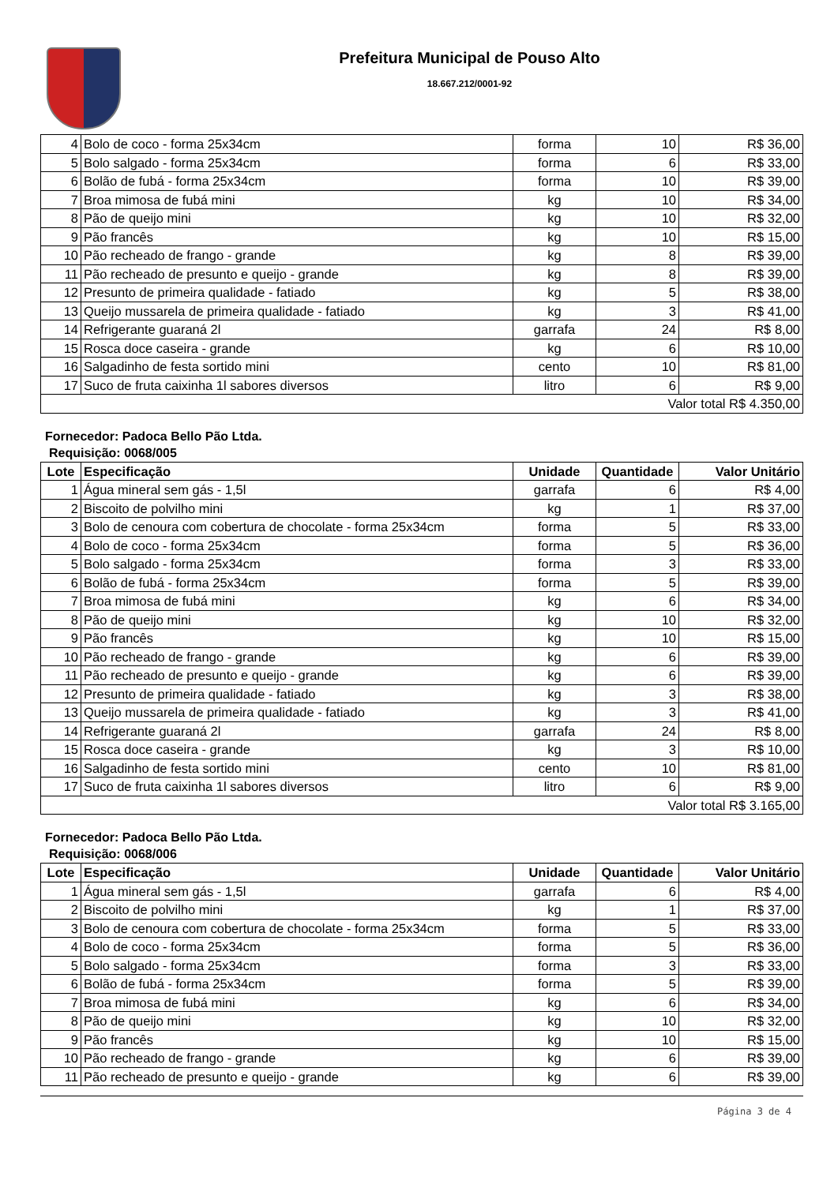Prefeitura Municipal de Pouso Alto
18.667.212/0001-92
| 4 | Bolo de coco - forma 25x34cm | forma | 10 | R$ 36,00 |
| 5 | Bolo salgado - forma 25x34cm | forma | 6 | R$ 33,00 |
| 6 | Bolão de fubá - forma 25x34cm | forma | 10 | R$ 39,00 |
| 7 | Broa mimosa de fubá mini | kg | 10 | R$ 34,00 |
| 8 | Pão de queijo mini | kg | 10 | R$ 32,00 |
| 9 | Pão francês | kg | 10 | R$ 15,00 |
| 10 | Pão recheado de frango - grande | kg | 8 | R$ 39,00 |
| 11 | Pão recheado de presunto e queijo - grande | kg | 8 | R$ 39,00 |
| 12 | Presunto de primeira qualidade - fatiado | kg | 5 | R$ 38,00 |
| 13 | Queijo mussarela de primeira qualidade - fatiado | kg | 3 | R$ 41,00 |
| 14 | Refrigerante guaraná 2l | garrafa | 24 | R$ 8,00 |
| 15 | Rosca doce caseira - grande | kg | 6 | R$ 10,00 |
| 16 | Salgadinho de festa sortido mini | cento | 10 | R$ 81,00 |
| 17 | Suco de fruta caixinha 1l sabores diversos | litro | 6 | R$ 9,00 |
| Valor total R$ 4.350,00 | | | | |
Fornecedor: Padoca Bello Pão Ltda.
Requisição: 0068/005
| Lote | Especificação | Unidade | Quantidade | Valor Unitário |
| --- | --- | --- | --- | --- |
| 1 | Água mineral sem gás - 1,5l | garrafa | 6 | R$ 4,00 |
| 2 | Biscoito de polvilho mini | kg | 1 | R$ 37,00 |
| 3 | Bolo de cenoura com cobertura de chocolate - forma 25x34cm | forma | 5 | R$ 33,00 |
| 4 | Bolo de coco - forma 25x34cm | forma | 5 | R$ 36,00 |
| 5 | Bolo salgado - forma 25x34cm | forma | 3 | R$ 33,00 |
| 6 | Bolão de fubá - forma 25x34cm | forma | 5 | R$ 39,00 |
| 7 | Broa mimosa de fubá mini | kg | 6 | R$ 34,00 |
| 8 | Pão de queijo mini | kg | 10 | R$ 32,00 |
| 9 | Pão francês | kg | 10 | R$ 15,00 |
| 10 | Pão recheado de frango - grande | kg | 6 | R$ 39,00 |
| 11 | Pão recheado de presunto e queijo - grande | kg | 6 | R$ 39,00 |
| 12 | Presunto de primeira qualidade - fatiado | kg | 3 | R$ 38,00 |
| 13 | Queijo mussarela de primeira qualidade - fatiado | kg | 3 | R$ 41,00 |
| 14 | Refrigerante guaraná 2l | garrafa | 24 | R$ 8,00 |
| 15 | Rosca doce caseira - grande | kg | 3 | R$ 10,00 |
| 16 | Salgadinho de festa sortido mini | cento | 10 | R$ 81,00 |
| 17 | Suco de fruta caixinha 1l sabores diversos | litro | 6 | R$ 9,00 |
| Valor total R$ 3.165,00 | | | | |
Fornecedor: Padoca Bello Pão Ltda.
Requisição: 0068/006
| Lote | Especificação | Unidade | Quantidade | Valor Unitário |
| --- | --- | --- | --- | --- |
| 1 | Água mineral sem gás - 1,5l | garrafa | 6 | R$ 4,00 |
| 2 | Biscoito de polvilho mini | kg | 1 | R$ 37,00 |
| 3 | Bolo de cenoura com cobertura de chocolate - forma 25x34cm | forma | 5 | R$ 33,00 |
| 4 | Bolo de coco - forma 25x34cm | forma | 5 | R$ 36,00 |
| 5 | Bolo salgado - forma 25x34cm | forma | 3 | R$ 33,00 |
| 6 | Bolão de fubá - forma 25x34cm | forma | 5 | R$ 39,00 |
| 7 | Broa mimosa de fubá mini | kg | 6 | R$ 34,00 |
| 8 | Pão de queijo mini | kg | 10 | R$ 32,00 |
| 9 | Pão francês | kg | 10 | R$ 15,00 |
| 10 | Pão recheado de frango - grande | kg | 6 | R$ 39,00 |
| 11 | Pão recheado de presunto e queijo - grande | kg | 6 | R$ 39,00 |
Página 3 de 4